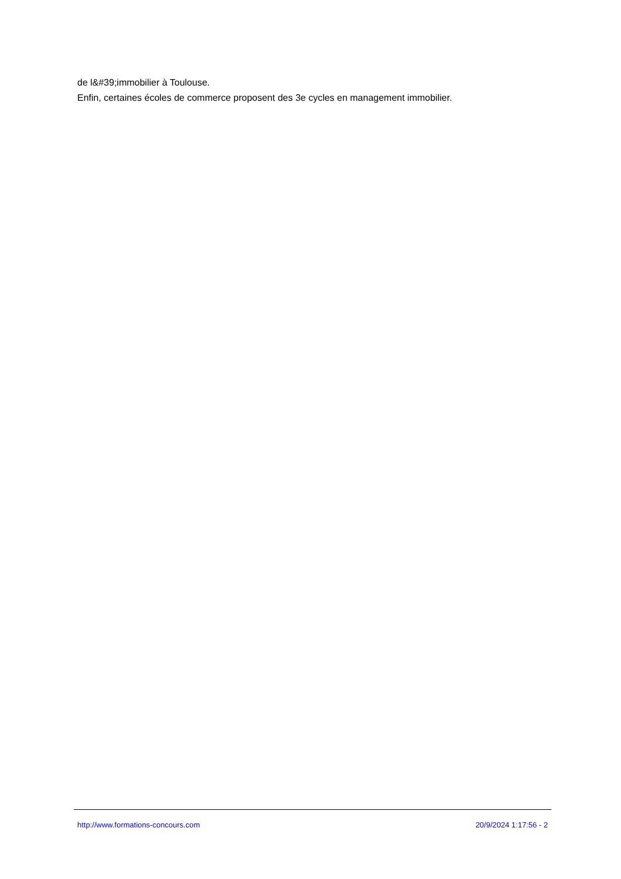de l&#39;immobilier à Toulouse.
Enfin, certaines écoles de commerce proposent des 3e cycles en management immobilier.
http://www.formations-concours.com 20/9/2024 1:17:56 - 2